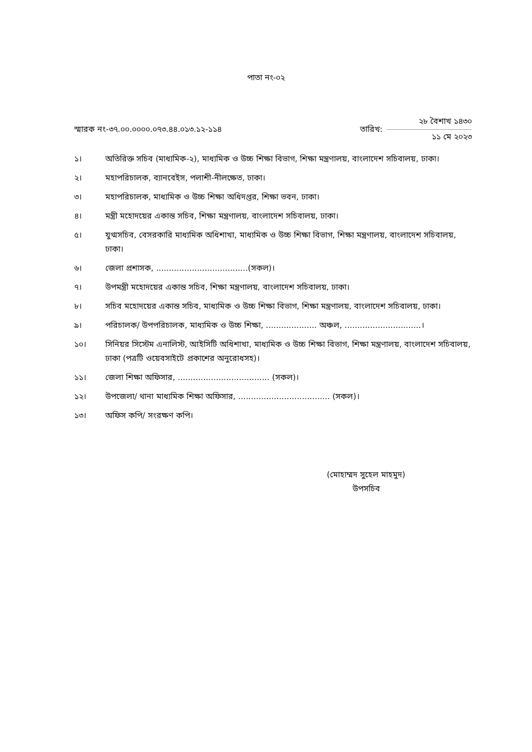পাতা নং-০২
স্মারক নং-৩৭.০০.০০০০.০৭৩.৪৪.০১৩.১২-১১৪
তারিখ:
২৮ বৈশাখ ১৪৩০
১১ মে ২০২৩
১। অতিরিক্ত সচিব (মাধ্যমিক-২), মাধ্যমিক ও উচ্চ শিক্ষা বিভাগ, শিক্ষা মন্ত্রণালয়, বাংলাদেশ সচিবালয়, ঢাকা।
২। মহাপরিচালক, ব্যানবেইস, পলাশী-নীলক্ষেত, ঢাকা।
৩। মহাপরিচালক, মাধ্যমিক ও উচ্চ শিক্ষা অধিদপ্তর, শিক্ষা ভবন, ঢাকা।
৪। মন্ত্রী মহোদয়ের একান্ত সচিব, শিক্ষা মন্ত্রণালয়, বাংলাদেশ সচিবালয়, ঢাকা।
৫। যুগ্মসচিব, বেসরকারি মাধ্যমিক অধিশাখা, মাধ্যমিক ও উচ্চ শিক্ষা বিভাগ, শিক্ষা মন্ত্রণালয়, বাংলাদেশ সচিবালয়, ঢাকা।
৬। জেলা প্রশাসক, ....................................(সকল)।
৭। উপমন্ত্রী মহোদয়ের একান্ত সচিব, শিক্ষা মন্ত্রণালয়, বাংলাদেশ সচিবালয়, ঢাকা।
৮। সচিব মহোদয়ের একান্ত সচিব, মাধ্যমিক ও উচ্চ শিক্ষা বিভাগ, শিক্ষা মন্ত্রণালয়, বাংলাদেশ সচিবালয়, ঢাকা।
৯। পরিচালক/ উপপরিচালক, মাধ্যমিক ও উচ্চ শিক্ষা, .................... অঞ্চল, ..............................।
১০। সিনিয়র সিস্টেম এনালিস্ট, আইসিটি অধিশাখা, মাধ্যমিক ও উচ্চ শিক্ষা বিভাগ, শিক্ষা মন্ত্রণালয়, বাংলাদেশ সচিবালয়, ঢাকা (পত্রটি ওয়েবসাইটে প্রকাশের অনুরোধসহ)।
১১। জেলা শিক্ষা অফিসার, .................................... (সকল)।
১২। উপজেলা/ থানা মাধ্যমিক শিক্ষা অফিসার, .................................... (সকল)।
১৩। অফিস কপি/ সংরক্ষণ কপি।
(মোহাম্মদ সুহেল মাহমুদ)
উপসচিব